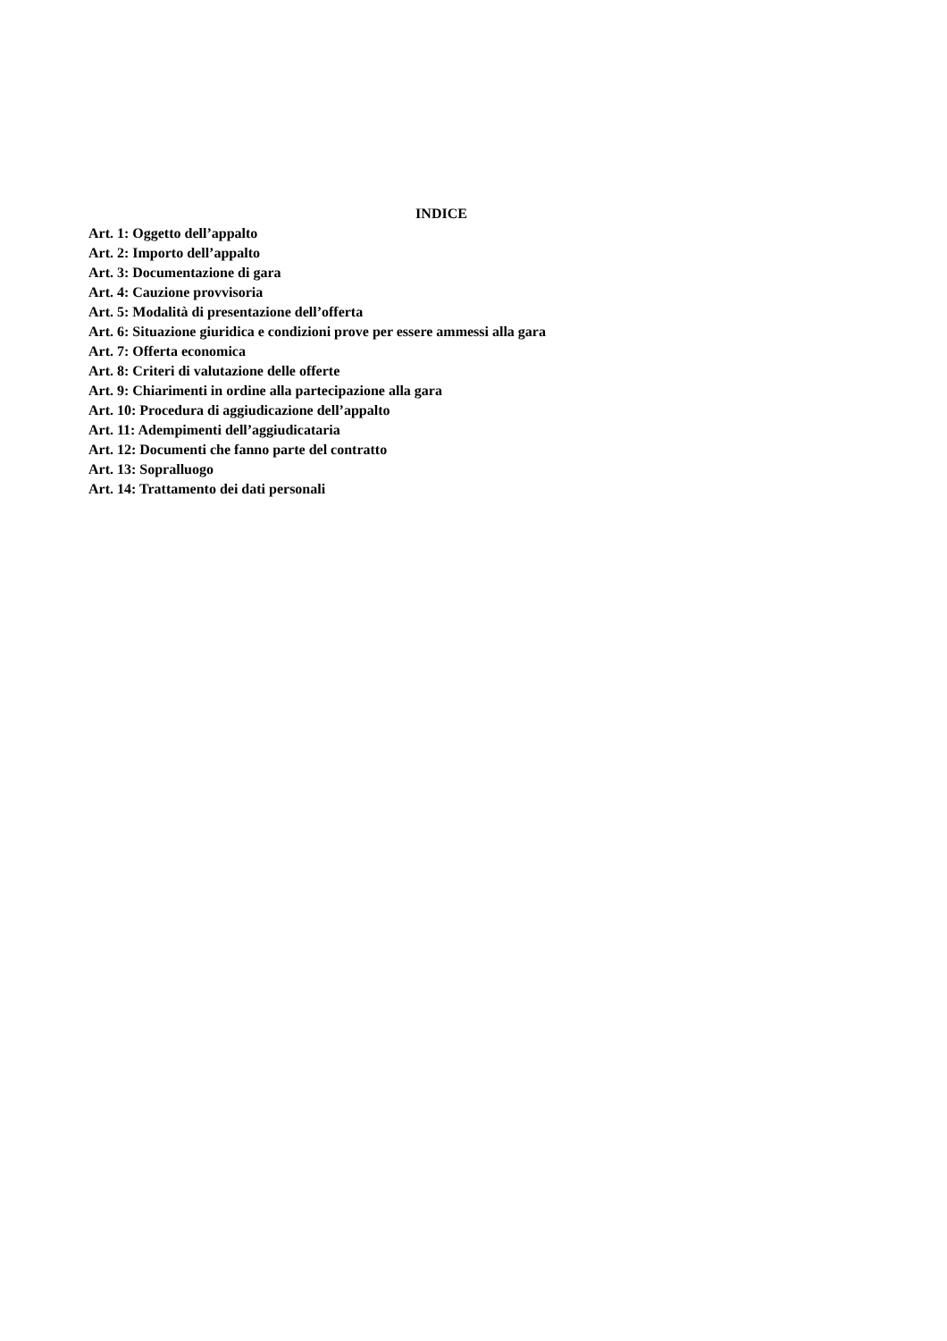INDICE
Art. 1: Oggetto dell’appalto
Art. 2: Importo dell’appalto
Art. 3: Documentazione di gara
Art. 4: Cauzione provvisoria
Art. 5: Modalità di presentazione dell’offerta
Art. 6: Situazione giuridica e condizioni prove per essere ammessi alla gara
Art. 7: Offerta economica
Art. 8: Criteri di valutazione delle offerte
Art. 9: Chiarimenti in ordine alla partecipazione alla gara
Art. 10: Procedura di aggiudicazione dell’appalto
Art. 11: Adempimenti dell’aggiudicataria
Art. 12: Documenti che fanno parte del contratto
Art. 13: Sopralluogo
Art. 14: Trattamento dei dati personali